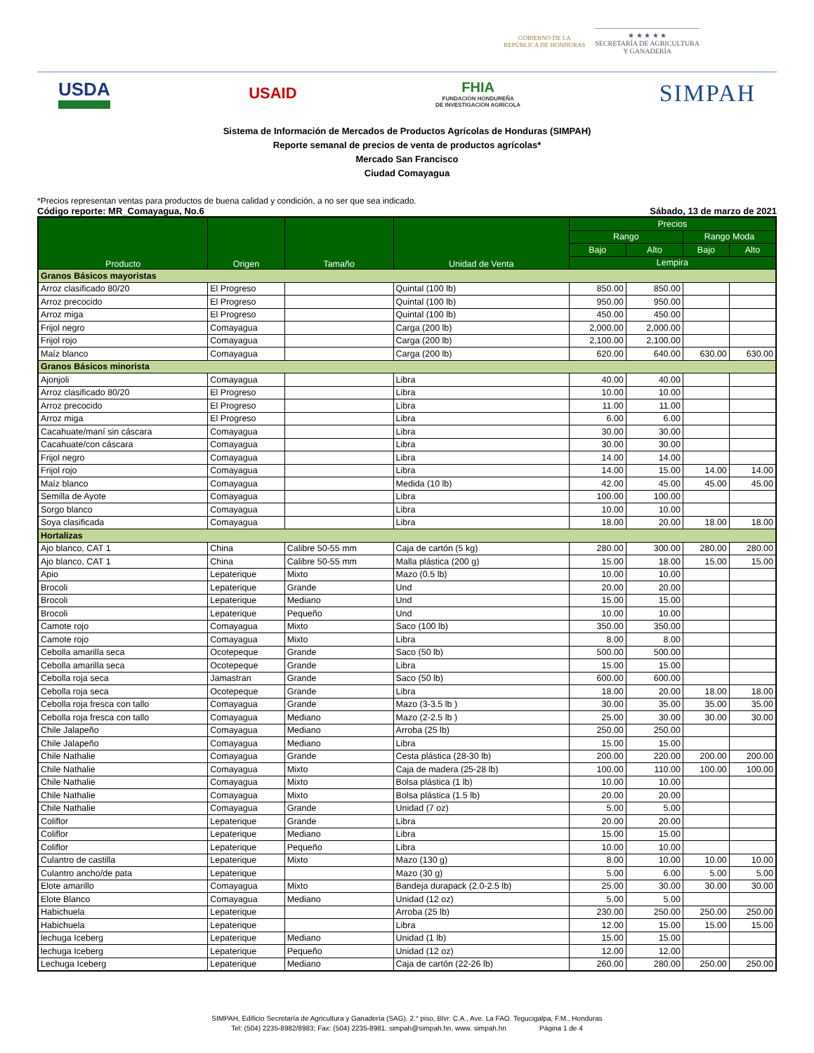GOBIERNO DE LA
REPÚBLICA DE HONDURAS
★ ★ ★ ★ ★
SECRETARÍA DE AGRICULTURA
Y GANADERÍA
USDA USAID FHIA
FUNDACIÓN HONDUREÑA
DE INVESTIGACIÓN AGRÍCOLA SIMPAH
Sistema de Información de Mercados de Productos Agrícolas de Honduras (SIMPAH)
Reporte semanal de precios de venta de productos agrícolas*
Mercado San Francisco
Ciudad Comayagua
*Precios representan ventas para productos de buena calidad y condición, a no ser que sea indicado.
Código reporte: MR_Comayagua, No.6 Sábado, 13 de marzo de 2021
| Producto | Origen | Tamaño | Unidad de Venta | Precios | | | |
| --- | --- | --- | --- | --- | --- | --- | --- |
| | | | | Rango | | Rango Moda | |
| | | | | Bajo | Alto | Bajo | Alto |
| | | | | Lempira | | | |
| Granos Básicos mayoristas | | | | | | | |
| Arroz clasificado 80/20 | El Progreso | | Quintal (100 lb) | 850.00 | 850.00 | | |
| Arroz precocido | El Progreso | | Quintal (100 lb) | 950.00 | 950.00 | | |
| Arroz miga | El Progreso | | Quintal (100 lb) | 450.00 | 450.00 | | |
| Frijol negro | Comayagua | | Carga (200 lb) | 2,000.00 | 2,000.00 | | |
| Frijol rojo | Comayagua | | Carga (200 lb) | 2,100.00 | 2,100.00 | | |
| Maíz blanco | Comayagua | | Carga (200 lb) | 620.00 | 640.00 | 630.00 | 630.00 |
| Granos Básicos minorista | | | | | | | |
| Ajonjoli | Comayagua | | Libra | 40.00 | 40.00 | | |
| Arroz clasificado 80/20 | El Progreso | | Libra | 10.00 | 10.00 | | |
| Arroz precocido | El Progreso | | Libra | 11.00 | 11.00 | | |
| Arroz miga | El Progreso | | Libra | 6.00 | 6.00 | | |
| Cacahuate/maní sin cáscara | Comayagua | | Libra | 30.00 | 30.00 | | |
| Cacahuate/con cáscara | Comayagua | | Libra | 30.00 | 30.00 | | |
| Frijol negro | Comayagua | | Libra | 14.00 | 14.00 | | |
| Frijol rojo | Comayagua | | Libra | 14.00 | 15.00 | 14.00 | 14.00 |
| Maíz blanco | Comayagua | | Medida (10 lb) | 42.00 | 45.00 | 45.00 | 45.00 |
| Semilla de Ayote | Comayagua | | Libra | 100.00 | 100.00 | | |
| Sorgo blanco | Comayagua | | Libra | 10.00 | 10.00 | | |
| Soya clasificada | Comayagua | | Libra | 18.00 | 20.00 | 18.00 | 18.00 |
| Hortalizas | | | | | | | |
| Ajo blanco, CAT 1 | China | Calibre 50-55 mm | Caja de cartón (5 kg) | 280.00 | 300.00 | 280.00 | 280.00 |
| Ajo blanco, CAT 1 | China | Calibre 50-55 mm | Malla plástica (200 g) | 15.00 | 18.00 | 15.00 | 15.00 |
| Apio | Lepaterique | Mixto | Mazo (0.5 lb) | 10.00 | 10.00 | | |
| Brocoli | Lepaterique | Grande | Und | 20.00 | 20.00 | | |
| Brocoli | Lepaterique | Mediano | Und | 15.00 | 15.00 | | |
| Brocoli | Lepaterique | Pequeño | Und | 10.00 | 10.00 | | |
| Camote rojo | Comayagua | Mixto | Saco (100 lb) | 350.00 | 350.00 | | |
| Camote rojo | Comayagua | Mixto | Libra | 8.00 | 8.00 | | |
| Cebolla amarilla seca | Ocotepeque | Grande | Saco (50 lb) | 500.00 | 500.00 | | |
| Cebolla amarilla seca | Ocotepeque | Grande | Libra | 15.00 | 15.00 | | |
| Cebolla roja seca | Jamastran | Grande | Saco (50 lb) | 600.00 | 600.00 | | |
| Cebolla roja seca | Ocotepeque | Grande | Libra | 18.00 | 20.00 | 18.00 | 18.00 |
| Cebolla roja fresca con tallo | Comayagua | Grande | Mazo (3-3.5 lb ) | 30.00 | 35.00 | 35.00 | 35.00 |
| Cebolla roja fresca con tallo | Comayagua | Mediano | Mazo (2-2.5 lb ) | 25.00 | 30.00 | 30.00 | 30.00 |
| Chile Jalapeño | Comayagua | Mediano | Arroba (25 lb) | 250.00 | 250.00 | | |
| Chile Jalapeño | Comayagua | Mediano | Libra | 15.00 | 15.00 | | |
| Chile Nathalie | Comayagua | Grande | Cesta plástica (28-30 lb) | 200.00 | 220.00 | 200.00 | 200.00 |
| Chile Nathalie | Comayagua | Mixto | Caja de madera (25-28 lb) | 100.00 | 110.00 | 100.00 | 100.00 |
| Chile Nathalie | Comayagua | Mixto | Bolsa plástica (1 lb) | 10.00 | 10.00 | | |
| Chile Nathalie | Comayagua | Mixto | Bolsa plástica (1.5 lb) | 20.00 | 20.00 | | |
| Chile Nathalie | Comayagua | Grande | Unidad (7 oz) | 5.00 | 5.00 | | |
| Coliflor | Lepaterique | Grande | Libra | 20.00 | 20.00 | | |
| Coliflor | Lepaterique | Mediano | Libra | 15.00 | 15.00 | | |
| Coliflor | Lepaterique | Pequeño | Libra | 10.00 | 10.00 | | |
| Culantro de castilla | Lepaterique | Mixto | Mazo (130 g) | 8.00 | 10.00 | 10.00 | 10.00 |
| Culantro ancho/de pata | Lepaterique | | Mazo (30 g) | 5.00 | 6.00 | 5.00 | 5.00 |
| Elote amarillo | Comayagua | Mixto | Bandeja durapack (2.0-2.5 lb) | 25.00 | 30.00 | 30.00 | 30.00 |
| Elote Blanco | Comayagua | Mediano | Unidad (12 oz) | 5.00 | 5.00 | | |
| Habichuela | Lepaterique | | Arroba (25 lb) | 230.00 | 250.00 | 250.00 | 250.00 |
| Habichuela | Lepaterique | | Libra | 12.00 | 15.00 | 15.00 | 15.00 |
| lechuga Iceberg | Lepaterique | Mediano | Unidad (1 lb) | 15.00 | 15.00 | | |
| lechuga Iceberg | Lepaterique | Pequeño | Unidad (12 oz) | 12.00 | 12.00 | | |
| Lechuga Iceberg | Lepaterique | Mediano | Caja de cartón (22-26 lb) | 260.00 | 280.00 | 250.00 | 250.00 |
SIMPAH, Edificio Secretaría de Agricultura y Ganadería (SAG). 2.° piso, Blvr. C.A., Ave. La FAO. Tegucigalpa, F.M., Honduras
Tel: (504) 2235-8982/8983; Fax: (504) 2235-8981. simpah@simpah.hn. www. simpah.hn Página 1 de 4